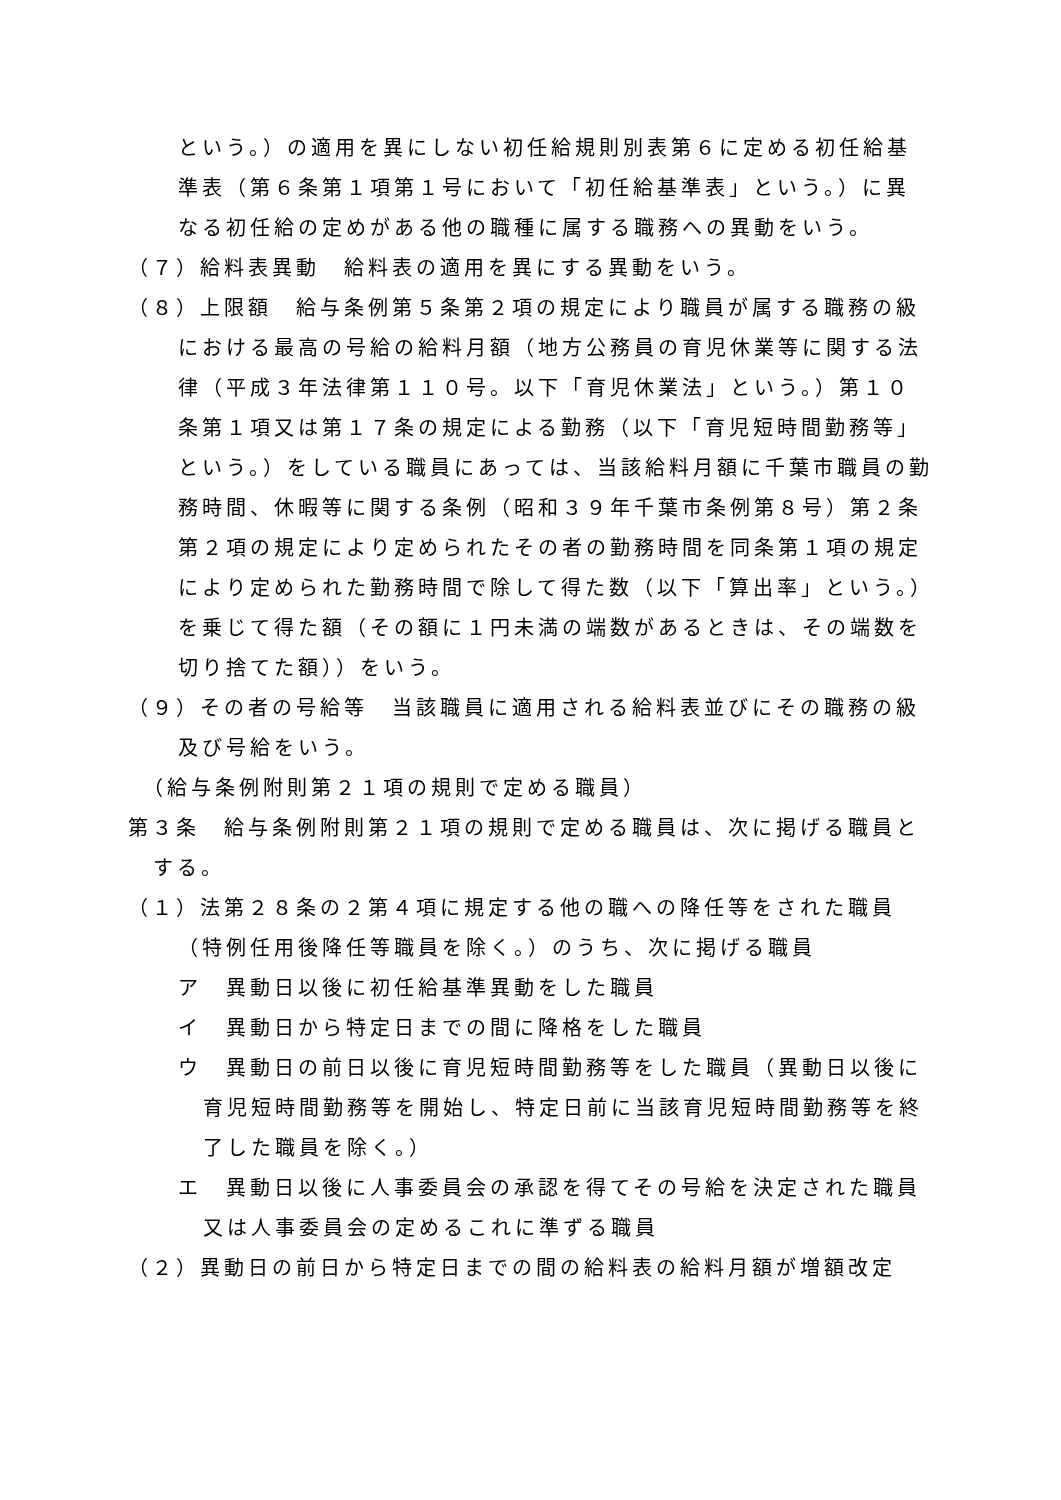という。）の適用を異にしない初任給規則別表第６に定める初任給基準表（第６条第１項第１号において「初任給基準表」という。）に異なる初任給の定めがある他の職種に属する職務への異動をいう。
（７）給料表異動　給料表の適用を異にする異動をいう。
（８）上限額　給与条例第５条第２項の規定により職員が属する職務の級における最高の号給の給料月額（地方公務員の育児休業等に関する法律（平成３年法律第１１０号。以下「育児休業法」という。）第１０条第１項又は第１７条の規定による勤務（以下「育児短時間勤務等」という。）をしている職員にあっては、当該給料月額に千葉市職員の勤務時間、休暇等に関する条例（昭和３９年千葉市条例第８号）第２条第２項の規定により定められたその者の勤務時間を同条第１項の規定により定められた勤務時間で除して得た数（以下「算出率」という。）を乗じて得た額（その額に１円未満の端数があるときは、その端数を切り捨てた額））をいう。
（９）その者の号給等　当該職員に適用される給料表並びにその職務の級及び号給をいう。
（給与条例附則第２１項の規則で定める職員）
第３条　給与条例附則第２１項の規則で定める職員は、次に掲げる職員とする。
（１）法第２８条の２第４項に規定する他の職への降任等をされた職員（特例任用後降任等職員を除く。）のうち、次に掲げる職員
ア　異動日以後に初任給基準異動をした職員
イ　異動日から特定日までの間に降格をした職員
ウ　異動日の前日以後に育児短時間勤務等をした職員（異動日以後に育児短時間勤務等を開始し、特定日前に当該育児短時間勤務等を終了した職員を除く。）
エ　異動日以後に人事委員会の承認を得てその号給を決定された職員又は人事委員会の定めるこれに準ずる職員
（２）異動日の前日から特定日までの間の給料表の給料月額が増額改定